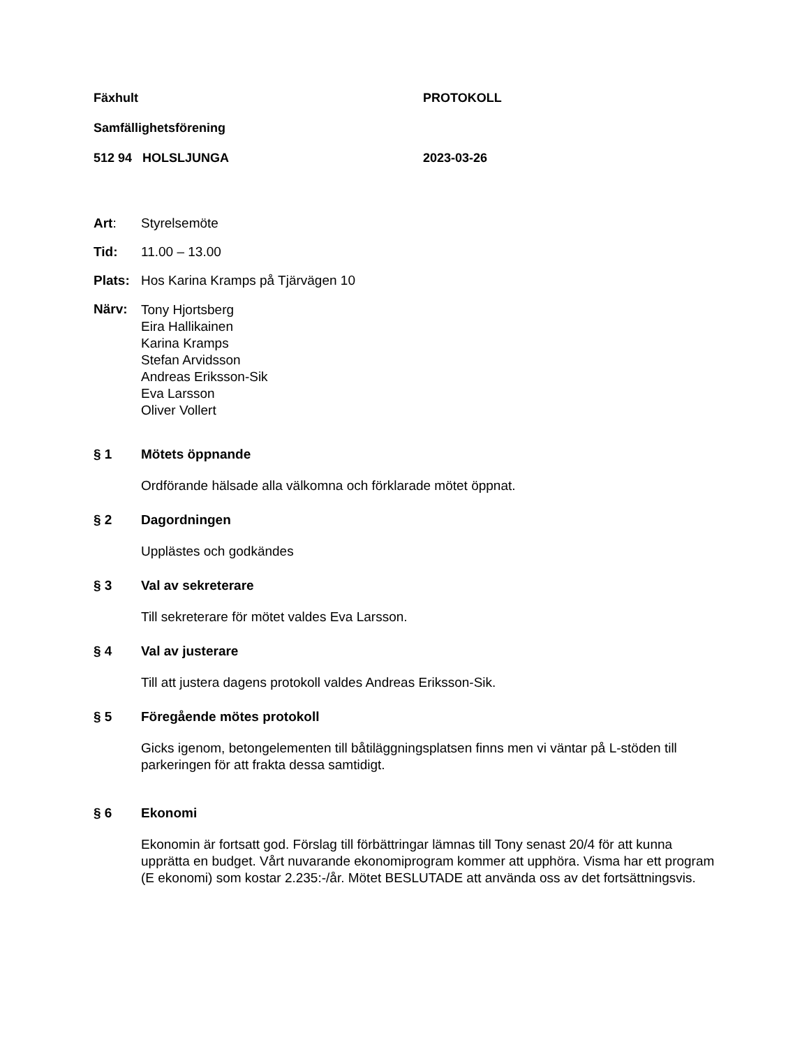Fäxhult PROTOKOLL
Samfällighetsförening
512 94 HOLSLJUNGA 2023-03-26
Art: Styrelsemöte
Tid: 11.00 – 13.00
Plats:
Hos Karina Kramps på Tjärvägen 10
Närv:
Tony Hjortsberg
Eira Hallikainen
Karina Kramps
Stefan Arvidsson
Andreas Eriksson-Sik
Eva Larsson
Oliver Vollert
§ 1 Mötets öppnande
Ordförande hälsade alla välkomna och förklarade mötet öppnat.
§ 2 Dagordningen
Upplästes och godkändes
§ 3 Val av sekreterare
Till sekreterare för mötet valdes Eva Larsson.
§ 4 Val av justerare
Till att justera dagens protokoll valdes Andreas Eriksson-Sik.
§ 5 Föregående mötes protokoll
Gicks igenom, betongelementen till båtiläggningsplatsen finns men vi väntar på L-stöden till parkeringen för att frakta dessa samtidigt.
§ 6 Ekonomi
Ekonomin är fortsatt god. Förslag till förbättringar lämnas till Tony senast 20/4 för att kunna upprätta en budget. Vårt nuvarande ekonomiprogram kommer att upphöra. Visma har ett program (E ekonomi) som kostar 2.235:-/år. Mötet BESLUTADE att använda oss av det fortsättningsvis.